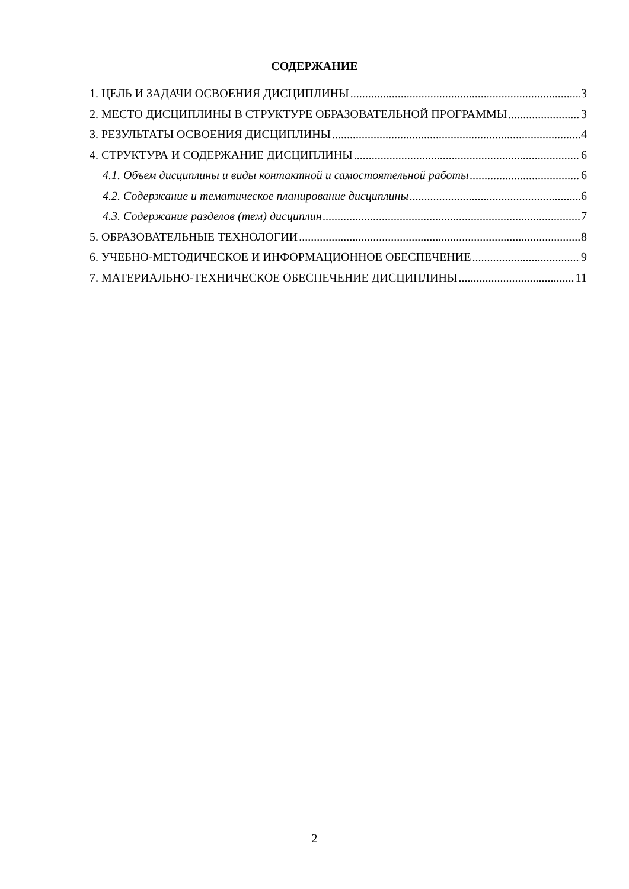СОДЕРЖАНИЕ
1. ЦЕЛЬ И ЗАДАЧИ ОСВОЕНИЯ ДИСЦИПЛИНЫ 3
2. МЕСТО ДИСЦИПЛИНЫ В СТРУКТУРЕ ОБРАЗОВАТЕЛЬНОЙ ПРОГРАММЫ 3
3. РЕЗУЛЬТАТЫ ОСВОЕНИЯ ДИСЦИПЛИНЫ 4
4. СТРУКТУРА И СОДЕРЖАНИЕ ДИСЦИПЛИНЫ 6
4.1. Объем дисциплины и виды контактной и самостоятельной работы 6
4.2. Содержание и тематическое планирование дисциплины 6
4.3. Содержание разделов (тем) дисциплин 7
5. ОБРАЗОВАТЕЛЬНЫЕ ТЕХНОЛОГИИ 8
6. УЧЕБНО-МЕТОДИЧЕСКОЕ И ИНФОРМАЦИОННОЕ ОБЕСПЕЧЕНИЕ 9
7. МАТЕРИАЛЬНО-ТЕХНИЧЕСКОЕ ОБЕСПЕЧЕНИЕ ДИСЦИПЛИНЫ 11
2